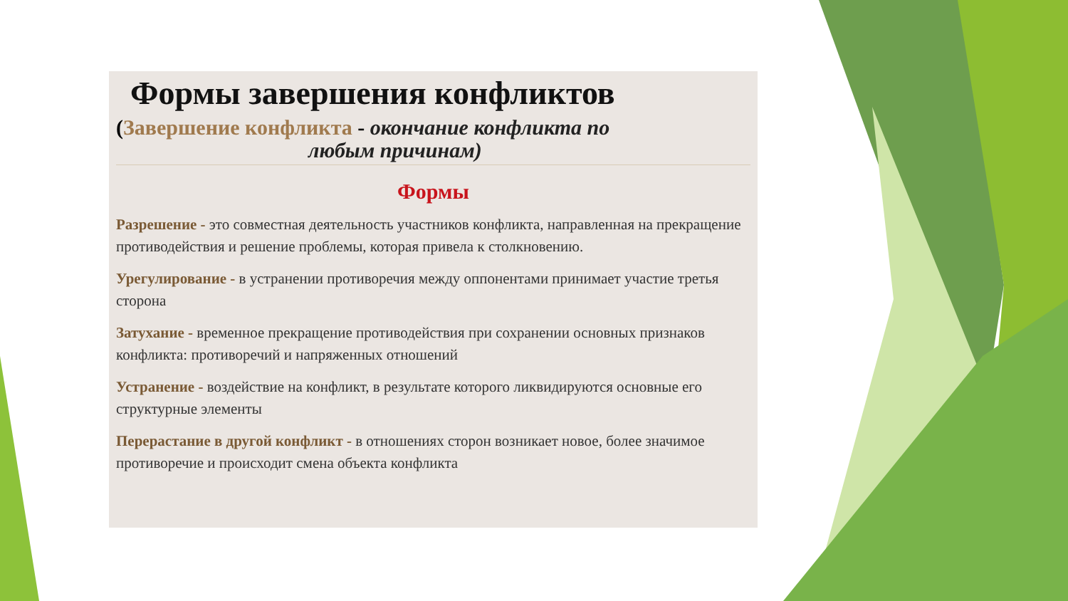Формы завершения конфликтов
(Завершение конфликта - окончание конфликта по
любым причинам)
Формы
Разрешение - это совместная деятельность участников конфликта, направленная на прекращение противодействия и решение проблемы, которая привела к столкновению.
Урегулирование - в устранении противоречия между оппонентами принимает участие третья сторона
Затухание - временное прекращение противодействия при сохранении основных признаков конфликта: противоречий и напряженных отношений
Устранение - воздействие на конфликт, в результате которого ликвидируются основные его структурные элементы
Перерастание в другой конфликт - в отношениях сторон возникает новое, более значимое противоречие и происходит смена объекта конфликта